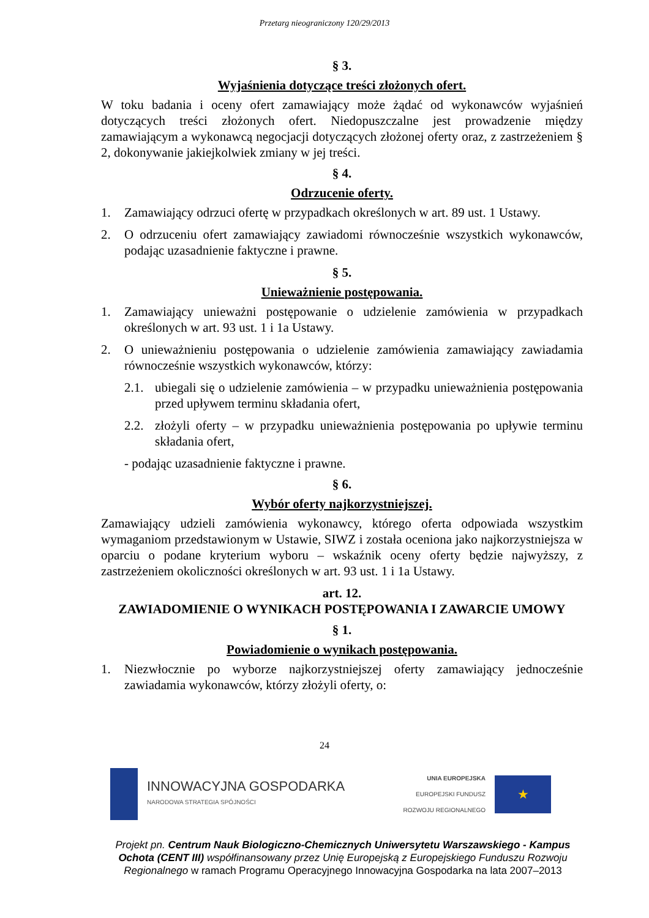Przetarg nieograniczony 120/29/2013
§ 3.
Wyjaśnienia dotyczące treści złożonych ofert.
W toku badania i oceny ofert zamawiający może żądać od wykonawców wyjaśnień dotyczących treści złożonych ofert. Niedopuszczalne jest prowadzenie między zamawiającym a wykonawcą negocjacji dotyczących złożonej oferty oraz, z zastrzeżeniem § 2, dokonywanie jakiejkolwiek zmiany w jej treści.
§ 4.
Odrzucenie oferty.
1. Zamawiający odrzuci ofertę w przypadkach określonych w art. 89 ust. 1 Ustawy.
2. O odrzuceniu ofert zamawiający zawiadomi równocześnie wszystkich wykonawców, podając uzasadnienie faktyczne i prawne.
§ 5.
Unieważnienie postępowania.
1. Zamawiający unieważni postępowanie o udzielenie zamówienia w przypadkach określonych w art. 93 ust. 1 i 1a Ustawy.
2. O unieważnieniu postępowania o udzielenie zamówienia zamawiający zawiadamia równocześnie wszystkich wykonawców, którzy:
2.1. ubiegali się o udzielenie zamówienia – w przypadku unieważnienia postępowania przed upływem terminu składania ofert,
2.2. złożyli oferty – w przypadku unieważnienia postępowania po upływie terminu składania ofert,
- podając uzasadnienie faktyczne i prawne.
§ 6.
Wybór oferty najkorzystniejszej.
Zamawiający udzieli zamówienia wykonawcy, którego oferta odpowiada wszystkim wymaganiom przedstawionym w Ustawie, SIWZ i została oceniona jako najkorzystniejsza w oparciu o podane kryterium wyboru – wskaźnik oceny oferty będzie najwyższy, z zastrzeżeniem okoliczności określonych w art. 93 ust. 1 i 1a Ustawy.
art. 12.
ZAWIADOMIENIE O WYNIKACH POSTĘPOWANIA I ZAWARCIE UMOWY
§ 1.
Powiadomienie o wynikach postępowania.
1. Niezwłocznie po wyborze najkorzystniejszej oferty zamawiający jednocześnie zawiadamia wykonawców, którzy złożyli oferty, o:
24
INNOWACYJNA GOSPODARKA
NARODOWA STRATEGIA SPÓJNOŚCI
UNIA EUROPEJSKA
EUROPEJSKI FUNDUSZ
ROZWOJU REGIONALNEGO
★
Projekt pn. Centrum Nauk Biologiczno-Chemicznych Uniwersytetu Warszawskiego - Kampus Ochota (CENT III) współfinansowany przez Unię Europejską z Europejskiego Funduszu Rozwoju Regionalnego w ramach Programu Operacyjnego Innowacyjna Gospodarka na lata 2007–2013